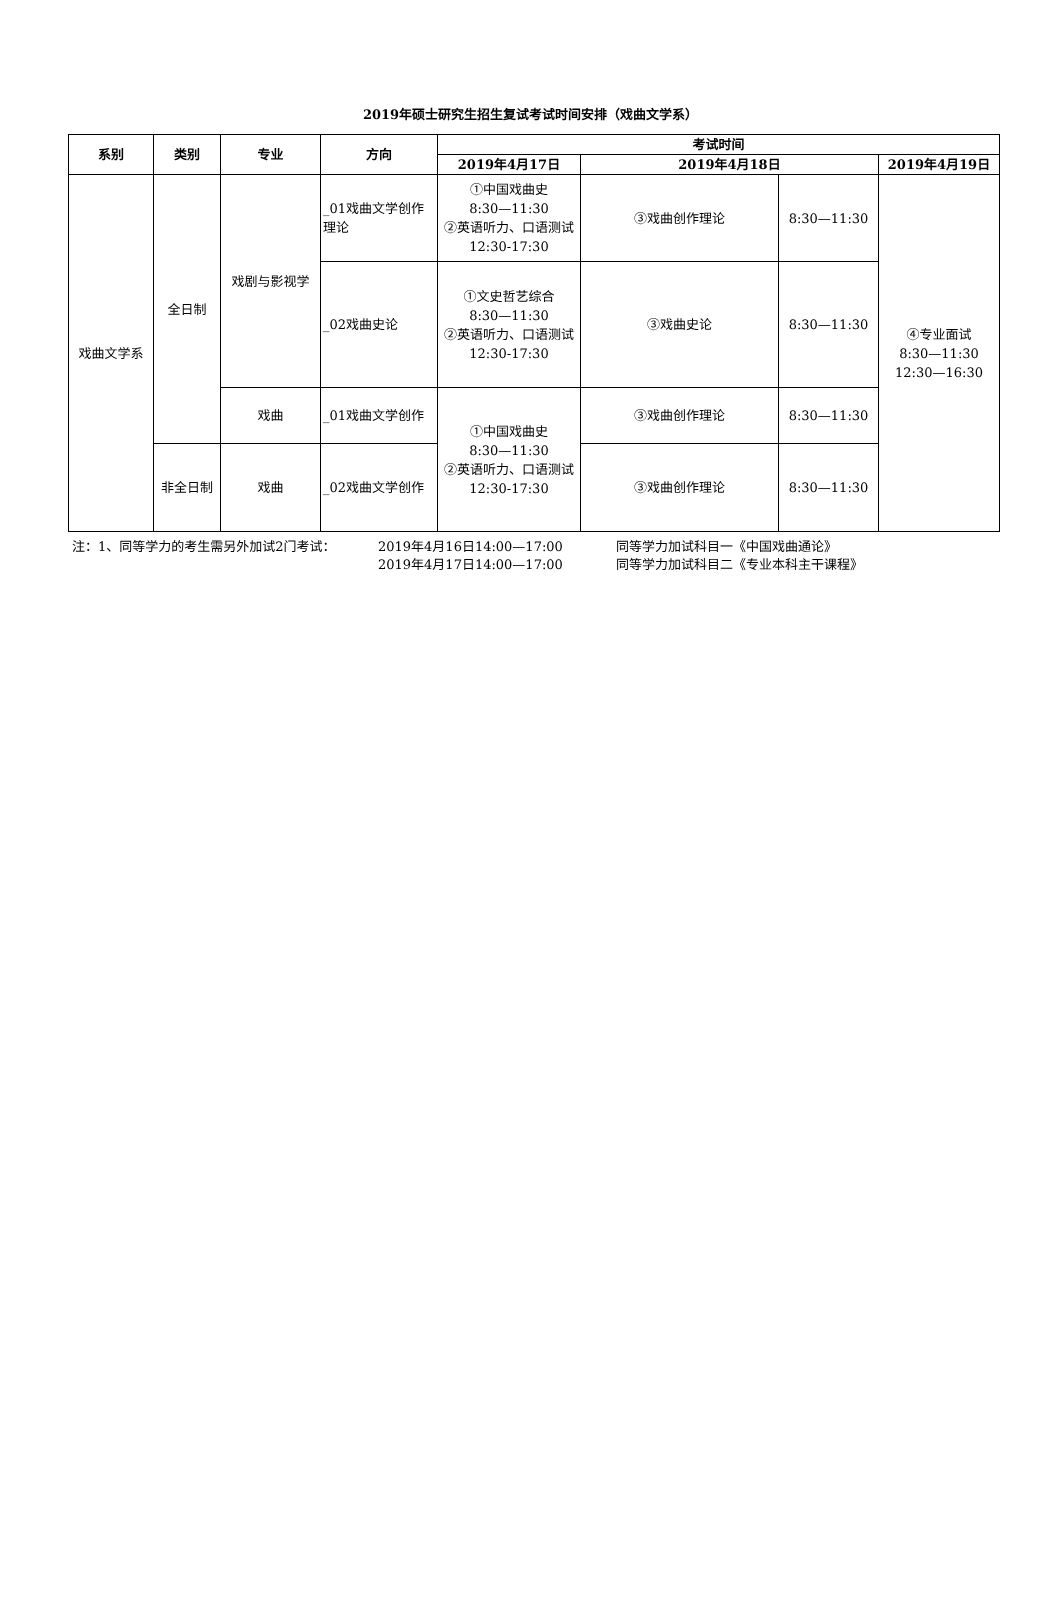2019年硕士研究生招生复试考试时间安排（戏曲文学系）
| 系别 | 类别 | 专业 | 方向 | 考试时间 | | | |
| --- | --- | --- | --- | --- | --- | --- | --- |
| | | | | 2019年4月17日 | 2019年4月18日 | | 2019年4月19日 |
| 戏曲文学系 | 全日制 | 戏剧与影视学 | _01戏曲文学创作理论 | ①中国戏曲史 8:30—11:30 ②英语听力、口语测试12:30-17:30 | ③戏曲创作理论 | 8:30—11:30 | ④专业面试 8:30—11:30 12:30—16:30 |
| | | | _02戏曲史论 | ①文史哲艺综合 8:30—11:30 ②英语听力、口语测试12:30-17:30 | ③戏曲史论 | 8:30—11:30 | |
| | | 戏曲 | _01戏曲文学创作 | ①中国戏曲史 8:30—11:30 ②英语听力、口语测试12:30-17:30 | ③戏曲创作理论 | 8:30—11:30 | |
| | 非全日制 | 戏曲 | _02戏曲文学创作 | | ③戏曲创作理论 | 8:30—11:30 | |
注：1、同等学力的考生需另外加试2门考试： 2019年4月16日14:00—17:00 同等学力加试科目一《中国戏曲通论》
2019年4月17日14:00—17:00 同等学力加试科目二《专业本科主干课程》